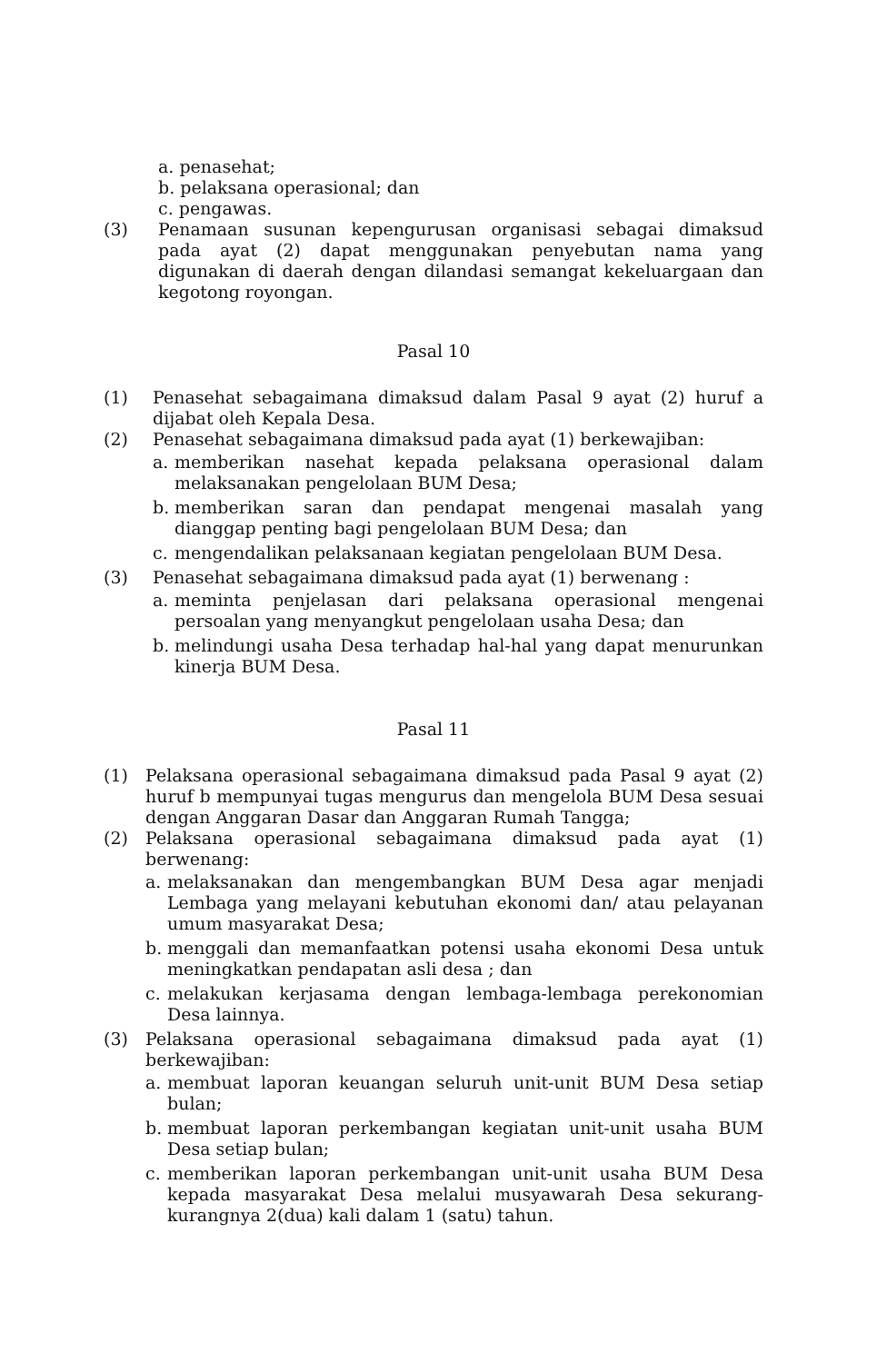a. penasehat;
b. pelaksana operasional; dan
c. pengawas.
(3) Penamaan susunan kepengurusan organisasi sebagai dimaksud pada ayat (2) dapat menggunakan penyebutan nama yang digunakan di daerah dengan dilandasi semangat kekeluargaan dan kegotong royongan.
Pasal 10
(1) Penasehat sebagaimana dimaksud dalam Pasal 9 ayat (2) huruf a dijabat oleh Kepala Desa.
(2) Penasehat sebagaimana dimaksud pada ayat (1) berkewajiban:
a. memberikan nasehat kepada pelaksana operasional dalam melaksanakan pengelolaan BUM Desa;
b. memberikan saran dan pendapat mengenai masalah yang dianggap penting bagi pengelolaan BUM Desa; dan
c. mengendalikan pelaksanaan kegiatan pengelolaan BUM Desa.
(3) Penasehat sebagaimana dimaksud pada ayat (1) berwenang :
a. meminta penjelasan dari pelaksana operasional mengenai persoalan yang menyangkut pengelolaan usaha Desa; dan
b. melindungi usaha Desa terhadap hal-hal yang dapat menurunkan kinerja BUM Desa.
Pasal 11
(1) Pelaksana operasional sebagaimana dimaksud pada Pasal 9 ayat (2) huruf b mempunyai tugas mengurus dan mengelola BUM Desa sesuai dengan Anggaran Dasar dan Anggaran Rumah Tangga;
(2) Pelaksana operasional sebagaimana dimaksud pada ayat (1) berwenang:
a. melaksanakan dan mengembangkan BUM Desa agar menjadi Lembaga yang melayani kebutuhan ekonomi dan/ atau pelayanan umum masyarakat Desa;
b. menggali dan memanfaatkan potensi usaha ekonomi Desa untuk meningkatkan pendapatan asli desa ; dan
c. melakukan kerjasama dengan lembaga-lembaga perekonomian Desa lainnya.
(3) Pelaksana operasional sebagaimana dimaksud pada ayat (1) berkewajiban:
a. membuat laporan keuangan seluruh unit-unit BUM Desa setiap bulan;
b. membuat laporan perkembangan kegiatan unit-unit usaha BUM Desa setiap bulan;
c. memberikan laporan perkembangan unit-unit usaha BUM Desa kepada masyarakat Desa melalui musyawarah Desa sekurang-kurangnya 2(dua) kali dalam 1 (satu) tahun.